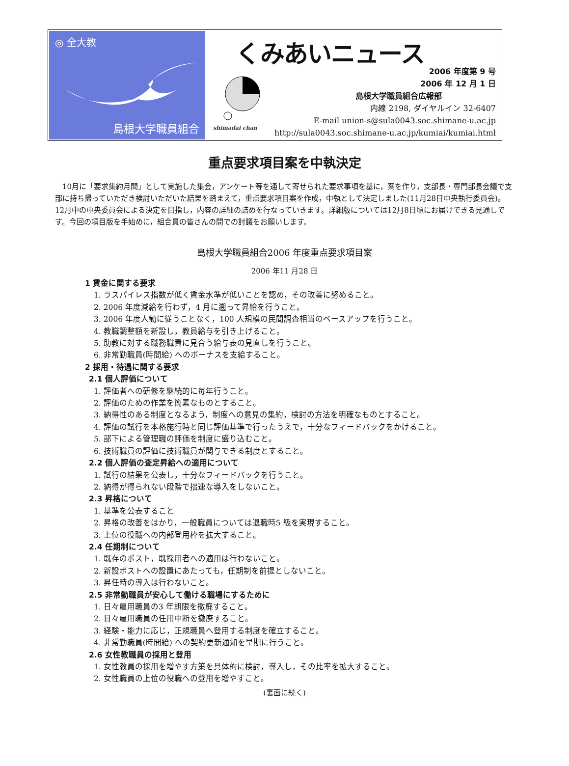◎ 全大教
島根大学職員組合
くみあいニュース
shimadai chan
2006 年度第 9 号
2006 年 12 月 1 日
島根大学職員組合広報部
内線 2198, ダイヤルイン 32-6407
E-mail union-s@sula0043.soc.shimane-u.ac.jp
http://sula0043.soc.shimane-u.ac.jp/kumiai/kumiai.html
重点要求項目案を中執決定
10月に「要求集約月間」として実施した集会，アンケート等を通して寄せられた要求事項を基に，案を作り，支部長・専門部長会議で支部に持ち帰っていただき検討いただいた結果を踏まえて，重点要求項目案を作成，中執として決定しました(11月28日中央執行委員会)。12月中の中央委員会による決定を目指し，内容の詳細の詰めを行なっていきます。詳細版については12月8日頃にお届けできる見通しです。今回の項目版を手始めに，組合員の皆さんの間での討議をお願いします。
島根大学職員組合2006 年度重点要求項目案
2006 年11 月28 日
1 賃金に関する要求
1. ラスパイレス指数が低く賃金水準が低いことを認め，その改善に努めること。
2. 2006 年度減給を行わず，4 月に遡って昇給を行うこと。
3. 2006 年度人勧に従うことなく，100 人規模の民間調査相当のベースアップを行うこと。
4. 教職調整額を新設し，教員給与を引き上げること。
5. 助教に対する職務職責に見合う給与表の見直しを行うこと。
6. 非常勤職員(時間給) へのボーナスを支給すること。
2 採用・待遇に関する要求
2.1 個人評価について
1. 評価者への研修を継続的に毎年行うこと。
2. 評価のための作業を簡素なものとすること。
3. 納得性のある制度となるよう，制度への意見の集約，検討の方法を明確なものとすること。
4. 評価の試行を本格施行時と同じ評価基準で行ったうえで，十分なフィードバックをかけること。
5. 部下による管理職の評価を制度に盛り込むこと。
6. 技術職員の評価に技術職員が関与できる制度とすること。
2.2 個人評価の査定昇給への適用について
1. 試行の結果を公表し，十分なフィードバックを行うこと。
2. 納得が得られない段階で拙速な導入をしないこと。
2.3 昇格について
1. 基準を公表すること
2. 昇格の改善をはかり，一般職員については退職時5 級を実現すること。
3. 上位の役職への内部登用枠を拡大すること。
2.4 任期制について
1. 既存のポスト，既採用者への適用は行わないこと。
2. 新設ポストへの設置にあたっても，任期制を前提としないこと。
3. 昇任時の導入は行わないこと。
2.5 非常勤職員が安心して働ける職場にするために
1. 日々雇用職員の3 年期限を撤廃すること。
2. 日々雇用職員の任用中断を撤廃すること。
3. 経験・能力に応じ，正規職員へ登用する制度を確立すること。
4. 非常勤職員(時間給) への契約更新通知を早期に行うこと。
2.6 女性教職員の採用と登用
1. 女性教員の採用を増やす方策を具体的に検討，導入し，その比率を拡大すること。
2. 女性職員の上位の役職への登用を増やすこと。
(裏面に続く)